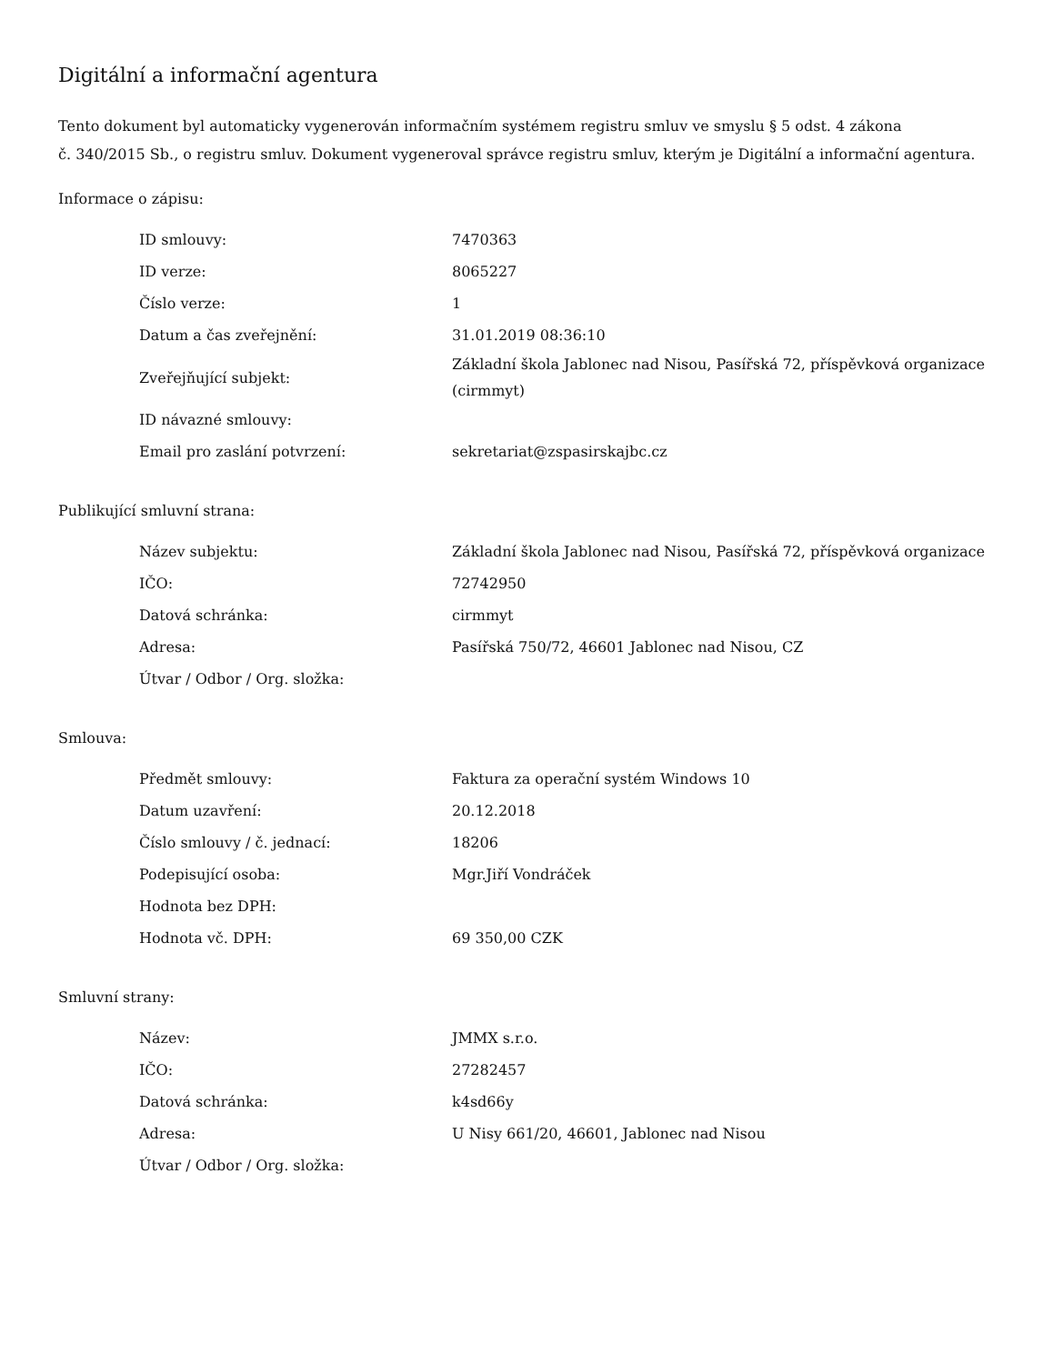Digitální a informační agentura
Tento dokument byl automaticky vygenerován informačním systémem registru smluv ve smyslu § 5 odst. 4 zákona
č. 340/2015 Sb., o registru smluv. Dokument vygeneroval správce registru smluv, kterým je Digitální a informační agentura.
Informace o zápisu:
| ID smlouvy: | 7470363 |
| ID verze: | 8065227 |
| Číslo verze: | 1 |
| Datum a čas zveřejnění: | 31.01.2019 08:36:10 |
| Zveřejňující subjekt: | Základní škola Jablonec nad Nisou, Pasířská 72, příspěvková organizace (cirmmyt) |
| ID návazné smlouvy: | |
| Email pro zaslání potvrzení: | sekretariat@zspasirskajbc.cz |
Publikující smluvní strana:
| Název subjektu: | Základní škola Jablonec nad Nisou, Pasířská 72, příspěvková organizace |
| IČO: | 72742950 |
| Datová schránka: | cirmmyt |
| Adresa: | Pasířská 750/72, 46601 Jablonec nad Nisou, CZ |
| Útvar / Odbor / Org. složka: | |
Smlouva:
| Předmět smlouvy: | Faktura za operační systém Windows 10 |
| Datum uzavření: | 20.12.2018 |
| Číslo smlouvy / č. jednací: | 18206 |
| Podepisující osoba: | Mgr.Jiří Vondráček |
| Hodnota bez DPH: | |
| Hodnota vč. DPH: | 69 350,00 CZK |
Smluvní strany:
| Název: | JMMX s.r.o. |
| IČO: | 27282457 |
| Datová schránka: | k4sd66y |
| Adresa: | U Nisy 661/20, 46601, Jablonec nad Nisou |
| Útvar / Odbor / Org. složka: | |